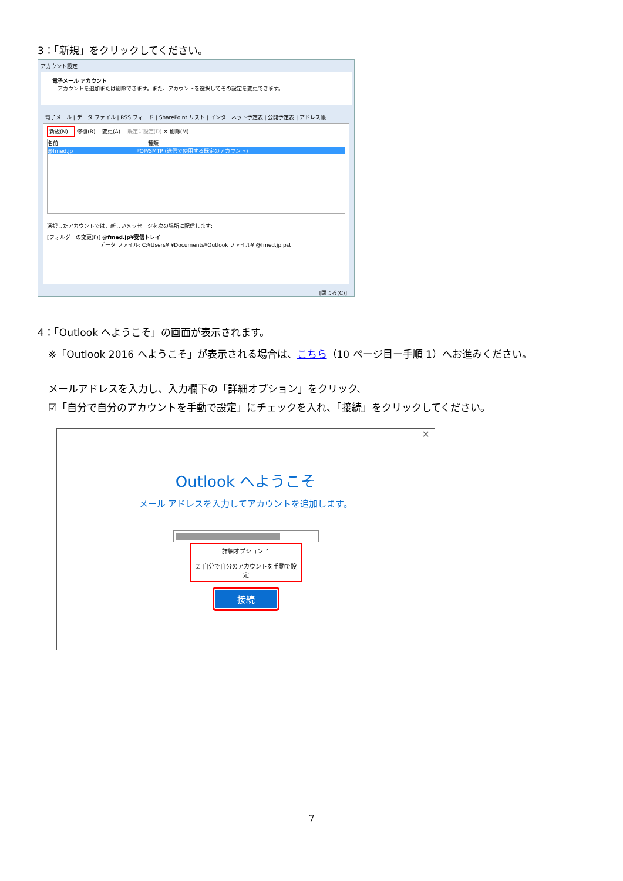3：「新規」をクリックしてください。
アカウント設定
電子メール アカウント
　アカウントを追加または削除できます。また、アカウントを選択してその設定を変更できます。
電子メール | データ ファイル | RSS フィード | SharePoint リスト | インターネット予定表 | 公開予定表 | アドレス帳
新規(N)... 修復(R)... 変更(A)... 既定に設定(D) ✕ 削除(M)
名前　　　　　　　　　　　　　　　　　種類
@fmed.jp　　　　　　　　　　　　POP/SMTP (送信で使用する既定のアカウント)
選択したアカウントでは、新しいメッセージを次の場所に配信します:
[フォルダーの変更(F)] @fmed.jp¥受信トレイ
データ ファイル: C:¥Users¥ ¥Documents¥Outlook ファイル¥ @fmed.jp.pst
[閉じる(C)]
4：「Outlook へようこそ」の画面が表示されます。
※「Outlook 2016 へようこそ」が表示される場合は、こちら（10 ページ目ー手順 1）へお進みください。
メールアドレスを入力し、入力欄下の「詳細オプション」をクリック、
☑「自分で自分のアカウントを手動で設定」にチェックを入れ、「接続」をクリックしてください。
✕
Outlook へようこそ
メール アドレスを入力してアカウントを追加します。
詳細オプション ⌃
☑ 自分で自分のアカウントを手動で設定
接続
7